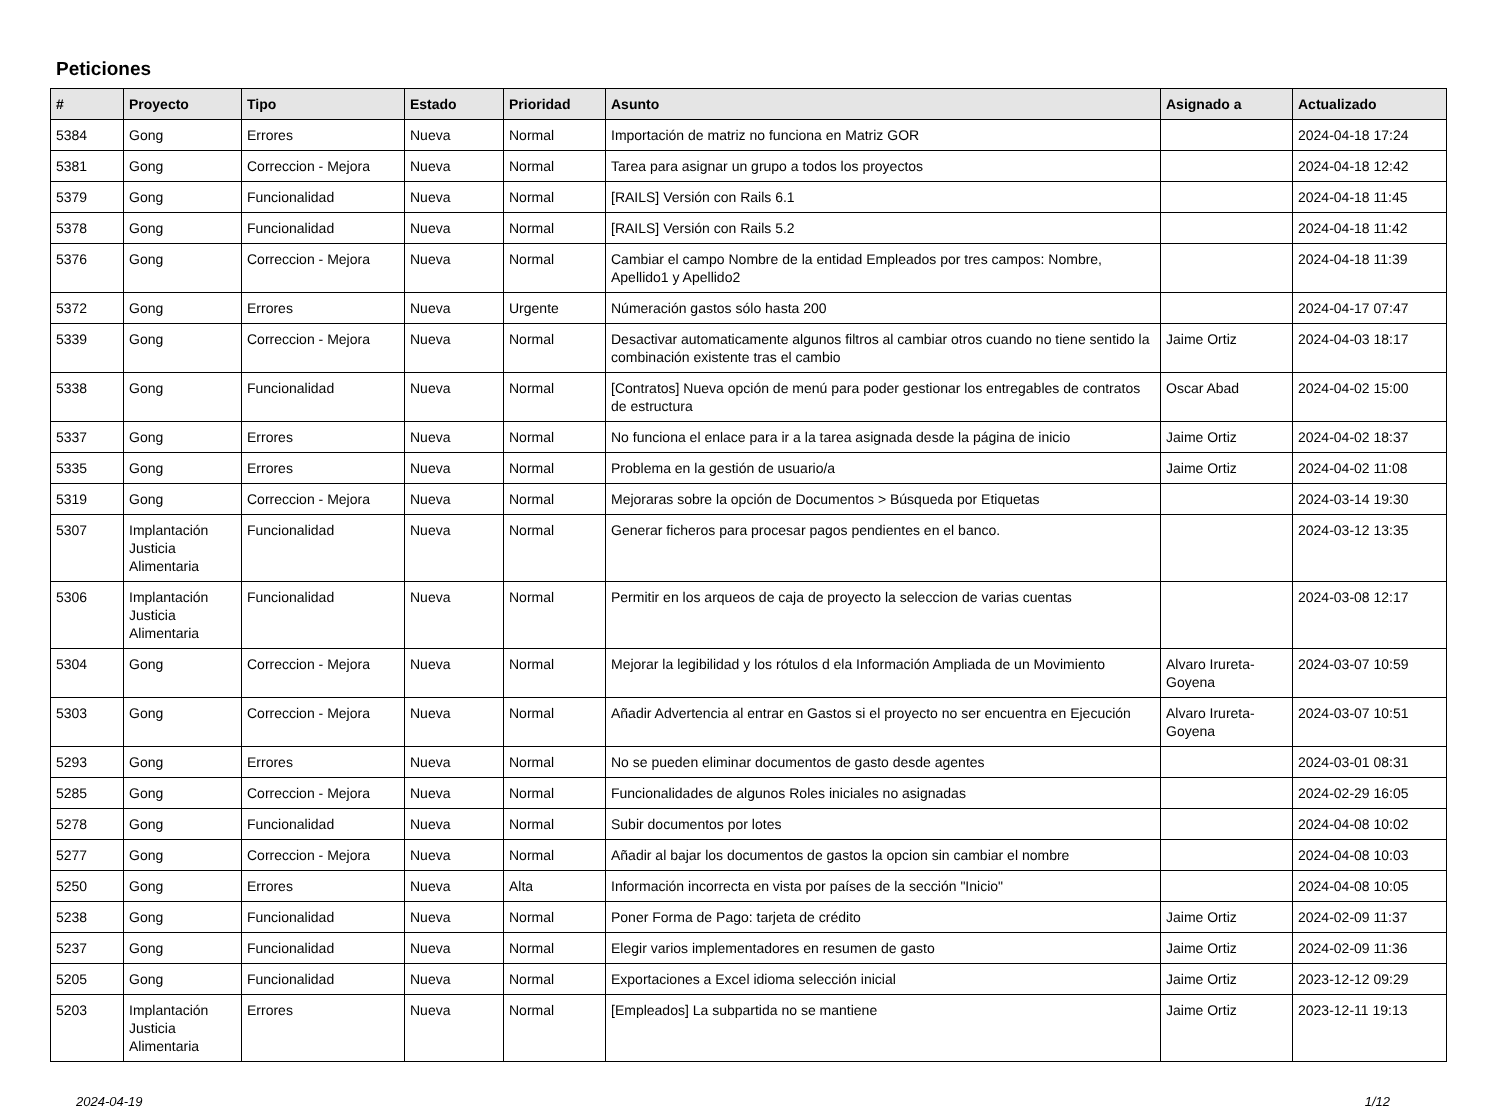Peticiones
| # | Proyecto | Tipo | Estado | Prioridad | Asunto | Asignado a | Actualizado |
| --- | --- | --- | --- | --- | --- | --- | --- |
| 5384 | Gong | Errores | Nueva | Normal | Importación de matriz no funciona en Matriz GOR | | 2024-04-18 17:24 |
| 5381 | Gong | Correccion - Mejora | Nueva | Normal | Tarea para asignar un grupo a todos los proyectos | | 2024-04-18 12:42 |
| 5379 | Gong | Funcionalidad | Nueva | Normal | [RAILS] Versión con Rails 6.1 | | 2024-04-18 11:45 |
| 5378 | Gong | Funcionalidad | Nueva | Normal | [RAILS] Versión con Rails 5.2 | | 2024-04-18 11:42 |
| 5376 | Gong | Correccion - Mejora | Nueva | Normal | Cambiar el campo Nombre de la entidad Empleados por tres campos: Nombre, Apellido1 y Apellido2 | | 2024-04-18 11:39 |
| 5372 | Gong | Errores | Nueva | Urgente | Númeración gastos sólo hasta 200 | | 2024-04-17 07:47 |
| 5339 | Gong | Correccion - Mejora | Nueva | Normal | Desactivar automaticamente algunos filtros al cambiar otros cuando no tiene sentido la combinación existente tras el cambio | Jaime Ortiz | 2024-04-03 18:17 |
| 5338 | Gong | Funcionalidad | Nueva | Normal | [Contratos] Nueva opción de menú para poder gestionar los entregables de contratos de estructura | Oscar Abad | 2024-04-02 15:00 |
| 5337 | Gong | Errores | Nueva | Normal | No funciona el enlace para ir a la tarea asignada desde la página de inicio | Jaime Ortiz | 2024-04-02 18:37 |
| 5335 | Gong | Errores | Nueva | Normal | Problema en la gestión de usuario/a | Jaime Ortiz | 2024-04-02 11:08 |
| 5319 | Gong | Correccion - Mejora | Nueva | Normal | Mejoraras sobre la opción de Documentos > Búsqueda por Etiquetas | | 2024-03-14 19:30 |
| 5307 | Implantación Justicia Alimentaria | Funcionalidad | Nueva | Normal | Generar ficheros para procesar pagos pendientes en el banco. | | 2024-03-12 13:35 |
| 5306 | Implantación Justicia Alimentaria | Funcionalidad | Nueva | Normal | Permitir en los arqueos de caja de proyecto la seleccion de varias cuentas | | 2024-03-08 12:17 |
| 5304 | Gong | Correccion - Mejora | Nueva | Normal | Mejorar la legibilidad y los rótulos d ela Información Ampliada de un Movimiento | Alvaro Irureta-Goyena | 2024-03-07 10:59 |
| 5303 | Gong | Correccion - Mejora | Nueva | Normal | Añadir Advertencia al entrar en Gastos si el proyecto no ser encuentra en Ejecución | Alvaro Irureta-Goyena | 2024-03-07 10:51 |
| 5293 | Gong | Errores | Nueva | Normal | No se pueden eliminar documentos de gasto desde agentes | | 2024-03-01 08:31 |
| 5285 | Gong | Correccion - Mejora | Nueva | Normal | Funcionalidades de algunos Roles iniciales no asignadas | | 2024-02-29 16:05 |
| 5278 | Gong | Funcionalidad | Nueva | Normal | Subir documentos por lotes | | 2024-04-08 10:02 |
| 5277 | Gong | Correccion - Mejora | Nueva | Normal | Añadir al bajar los documentos de gastos la opcion sin cambiar el nombre | | 2024-04-08 10:03 |
| 5250 | Gong | Errores | Nueva | Alta | Información incorrecta en vista por países de la sección "Inicio" | | 2024-04-08 10:05 |
| 5238 | Gong | Funcionalidad | Nueva | Normal | Poner Forma de Pago: tarjeta de crédito | Jaime Ortiz | 2024-02-09 11:37 |
| 5237 | Gong | Funcionalidad | Nueva | Normal | Elegir varios implementadores en resumen de gasto | Jaime Ortiz | 2024-02-09 11:36 |
| 5205 | Gong | Funcionalidad | Nueva | Normal | Exportaciones a Excel idioma selección inicial | Jaime Ortiz | 2023-12-12 09:29 |
| 5203 | Implantación Justicia Alimentaria | Errores | Nueva | Normal | [Empleados] La subpartida no se mantiene | Jaime Ortiz | 2023-12-11 19:13 |
2024-04-19 1/12